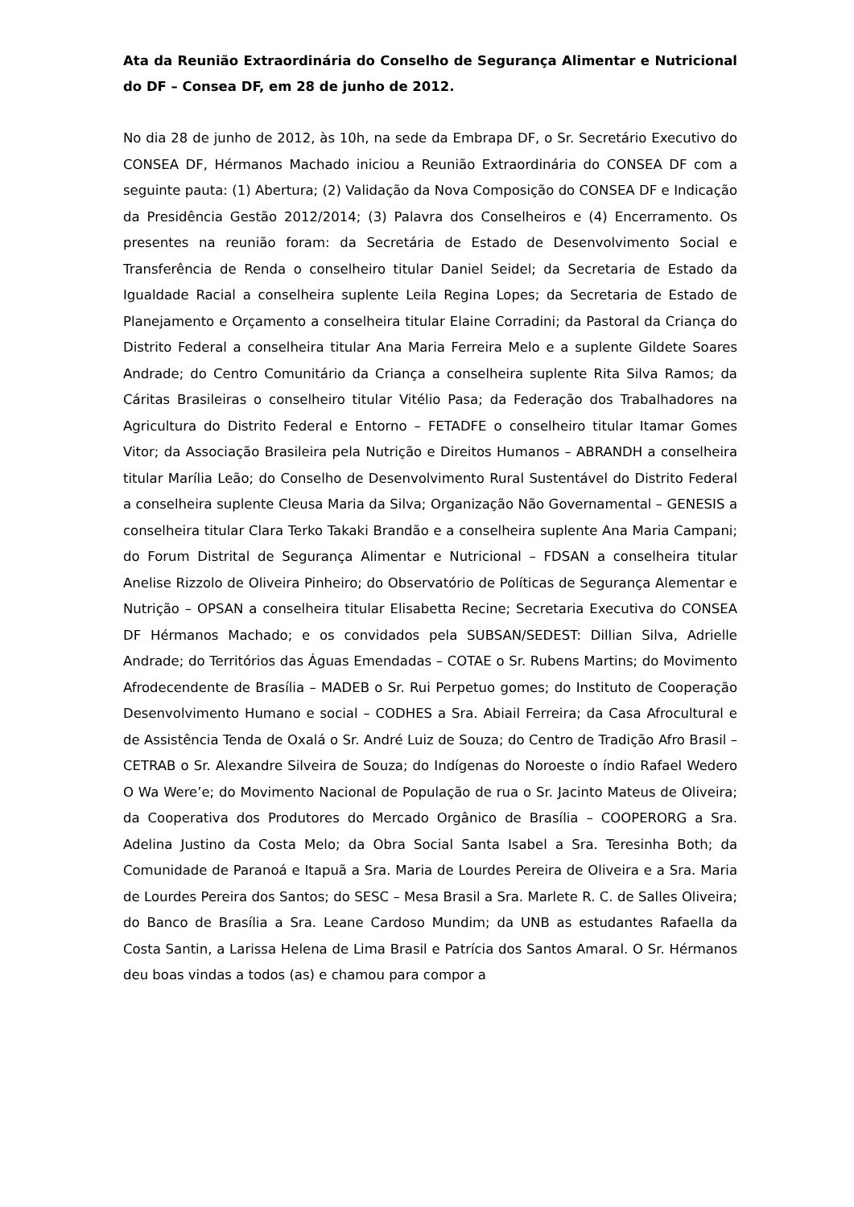Ata da Reunião Extraordinária do Conselho de Segurança Alimentar e Nutricional do DF – Consea DF, em 28 de junho de 2012.
No dia 28 de junho de 2012, às 10h, na sede da Embrapa DF, o Sr. Secretário Executivo do CONSEA DF, Hérmanos Machado iniciou a Reunião Extraordinária do CONSEA DF com a seguinte pauta: (1) Abertura; (2) Validação da Nova Composição do CONSEA DF e Indicação da Presidência Gestão 2012/2014; (3) Palavra dos Conselheiros e (4) Encerramento. Os presentes na reunião foram: da Secretária de Estado de Desenvolvimento Social e Transferência de Renda o conselheiro titular Daniel Seidel; da Secretaria de Estado da Igualdade Racial a conselheira suplente Leila Regina Lopes; da Secretaria de Estado de Planejamento e Orçamento a conselheira titular Elaine Corradini; da Pastoral da Criança do Distrito Federal a conselheira titular Ana Maria Ferreira Melo e a suplente Gildete Soares Andrade; do Centro Comunitário da Criança a conselheira suplente Rita Silva Ramos; da Cáritas Brasileiras o conselheiro titular Vitélio Pasa; da Federação dos Trabalhadores na Agricultura do Distrito Federal e Entorno – FETADFE o conselheiro titular Itamar Gomes Vitor; da Associação Brasileira pela Nutrição e Direitos Humanos – ABRANDH a conselheira titular Marília Leão; do Conselho de Desenvolvimento Rural Sustentável do Distrito Federal a conselheira suplente Cleusa Maria da Silva; Organização Não Governamental – GENESIS a conselheira titular Clara Terko Takaki Brandão e a conselheira suplente Ana Maria Campani; do Forum Distrital de Segurança Alimentar e Nutricional – FDSAN a conselheira titular Anelise Rizzolo de Oliveira Pinheiro; do Observatório de Políticas de Segurança Alementar e Nutrição – OPSAN a conselheira titular Elisabetta Recine; Secretaria Executiva do CONSEA DF Hérmanos Machado; e os convidados pela SUBSAN/SEDEST: Dillian Silva, Adrielle Andrade; do Territórios das Águas Emendadas – COTAE o Sr. Rubens Martins; do Movimento Afrodecendente de Brasília – MADEB o Sr. Rui Perpetuo gomes; do Instituto de Cooperação Desenvolvimento Humano e social – CODHES a Sra. Abiail Ferreira; da Casa Afrocultural e de Assistência Tenda de Oxalá o Sr. André Luiz de Souza; do Centro de Tradição Afro Brasil – CETRAB o Sr. Alexandre Silveira de Souza; do Indígenas do Noroeste o índio Rafael Wedero O Wa Were’e; do Movimento Nacional de População de rua o Sr. Jacinto Mateus de Oliveira; da Cooperativa dos Produtores do Mercado Orgânico de Brasília – COOPERORG a Sra. Adelina Justino da Costa Melo; da Obra Social Santa Isabel a Sra. Teresinha Both; da Comunidade de Paranoá e Itapuã a Sra. Maria de Lourdes Pereira de Oliveira e a Sra. Maria de Lourdes Pereira dos Santos; do SESC – Mesa Brasil a Sra. Marlete R. C. de Salles Oliveira; do Banco de Brasília a Sra. Leane Cardoso Mundim; da UNB as estudantes Rafaella da Costa Santin, a Larissa Helena de Lima Brasil e Patrícia dos Santos Amaral. O Sr. Hérmanos deu boas vindas a todos (as) e chamou para compor a